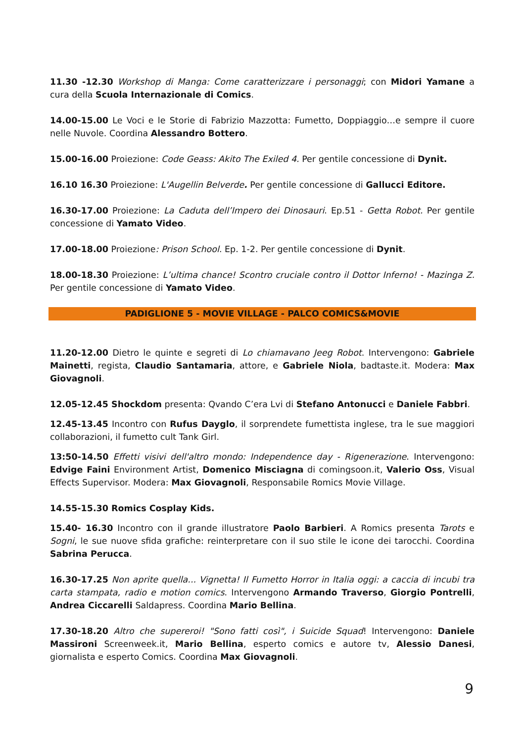11.30 -12.30 Workshop di Manga: Come caratterizzare i personaggi; con Midori Yamane a cura della Scuola Internazionale di Comics.
14.00-15.00 Le Voci e le Storie di Fabrizio Mazzotta: Fumetto, Doppiaggio…e sempre il cuore nelle Nuvole. Coordina Alessandro Bottero.
15.00-16.00 Proiezione: Code Geass: Akito The Exiled 4. Per gentile concessione di Dynit.
16.10 16.30 Proiezione: L'Augellin Belverde. Per gentile concessione di Gallucci Editore.
16.30-17.00 Proiezione: La Caduta dell’Impero dei Dinosauri. Ep.51 - Getta Robot. Per gentile concessione di Yamato Video.
17.00-18.00 Proiezione: Prison School. Ep. 1-2. Per gentile concessione di Dynit.
18.00-18.30 Proiezione: L’ultima chance! Scontro cruciale contro il Dottor Inferno! - Mazinga Z. Per gentile concessione di Yamato Video.
PADIGLIONE 5 - MOVIE VILLAGE - PALCO COMICS&MOVIE
11.20-12.00 Dietro le quinte e segreti di Lo chiamavano Jeeg Robot. Intervengono: Gabriele Mainetti, regista, Claudio Santamaria, attore, e Gabriele Niola, badtaste.it. Modera: Max Giovagnoli.
12.05-12.45 Shockdom presenta: Qvando C’era Lvi di Stefano Antonucci e Daniele Fabbri.
12.45-13.45 Incontro con Rufus Dayglo, il sorprendete fumettista inglese, tra le sue maggiori collaborazioni, il fumetto cult Tank Girl.
13:50-14.50 Effetti visivi dell'altro mondo: Independence day - Rigenerazione. Intervengono: Edvige Faini Environment Artist, Domenico Misciagna di comingsoon.it, Valerio Oss, Visual Effects Supervisor. Modera: Max Giovagnoli, Responsabile Romics Movie Village.
14.55-15.30 Romics Cosplay Kids.
15.40- 16.30 Incontro con il grande illustratore Paolo Barbieri. A Romics presenta Tarots e Sogni, le sue nuove sfida grafiche: reinterpretare con il suo stile le icone dei tarocchi. Coordina Sabrina Perucca.
16.30-17.25 Non aprite quella... Vignetta! Il Fumetto Horror in Italia oggi: a caccia di incubi tra carta stampata, radio e motion comics. Intervengono Armando Traverso, Giorgio Pontrelli, Andrea Ciccarelli Saldapress. Coordina Mario Bellina.
17.30-18.20 Altro che supereroi! "Sono fatti così", i Suicide Squad! Intervengono: Daniele Massironi Screenweek.it, Mario Bellina, esperto comics e autore tv, Alessio Danesi, giornalista e esperto Comics. Coordina Max Giovagnoli.
9